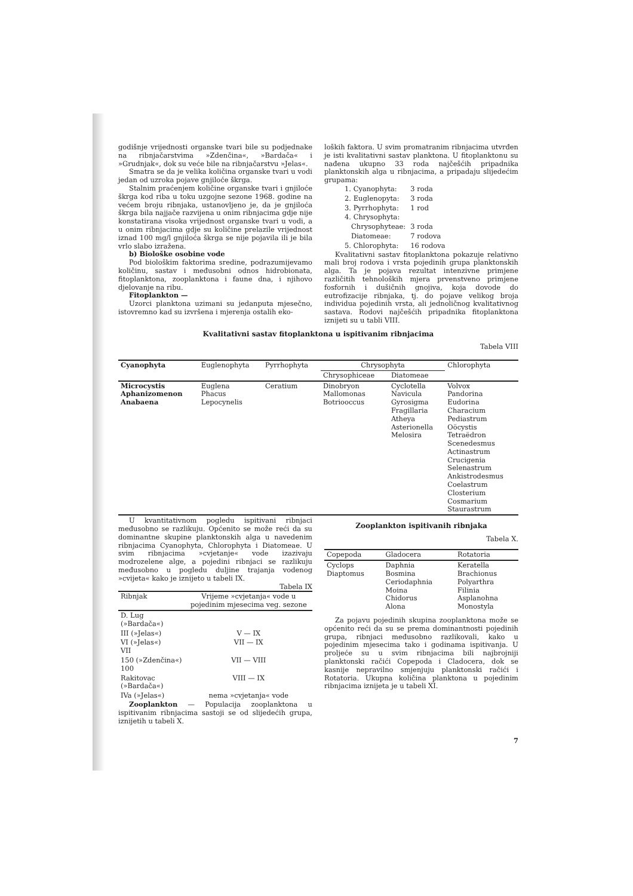godišnje vrijednosti organske tvari bile su podjednake na ribnjačarstvima »Zdenčina«, »Bardača« i »Grudnjak«, dok su veće bile na ribnjačarstvu »Jelas«.
Smatra se da je velika količina organske tvari u vodi jedan od uzroka pojave gnjiloće škrga.
Stalnim praćenjem količine organske tvari i gnjiloće škrga kod riba u toku uzgojne sezone 1968. godine na većem broju ribnjaka, ustanovljeno je, da je gnjiloća škrga bila najjače razvijena u onim ribnjacima gdje nije konstatirana visoka vrijednost organske tvari u vodi, a u onim ribnjacima gdje su količine prelazile vrijednost iznad 100 mg/l gnjiloća škrga se nije pojavila ili je bila vrlo slabo izražena.
b) Biološke osobine vode
Pod biološkim faktorima sredine, podrazumijevamo količinu, sastav i međusobni odnos hidrobionata, fitoplanktona, zooplanktona i faune dna, i njihovo djelovanje na ribu.
Fitoplankton —
Uzorci planktona uzimani su jedanputa mjesečno, istovremno kad su izvršena i mjerenja ostalih eko-
loških faktora. U svim promatranim ribnjacima utvrđen je isti kvalitativni sastav planktona. U fitoplanktonu su nađena ukupno 33 roda najčešćih pripadnika planktonskih alga u ribnjacima, a pripadaju slijedećim grupama:
| 1. Cyanophyta: | 3 roda |
| 2. Euglenopyta: | 3 roda |
| 3. Pyrrhophyta: | 1 rod |
| 4. Chrysophyta: | |
| Chrysophyteae: | 3 roda |
| Diatomeae: | 7 rodova |
| 5. Chlorophyta: | 16 rodova |
Kvalitativni sastav fitoplanktona pokazuje relativno mali broj rodova i vrsta pojedinih grupa planktonskih alga. Ta je pojava rezultat intenzivne primjene različitih tehnoloških mjera prvenstveno primjene fosfornih i dušičnih gnojiva, koja dovode do eutrofizacije ribnjaka, tj. do pojave velikog broja individua pojedinih vrsta, ali jednoličnog kvalitativnog sastava. Rodovi najčešćih pripadnika fitoplanktona iznijeti su u tabli VIII.
Kvalitativni sastav fitoplanktona u ispitivanim ribnjacima
Tabela VIII
| Cyanophyta | Euglenophyta | Pyrrhophyta | Chrysophyta | | Chlorophyta |
| --- | --- | --- | --- | --- | --- |
| | | | Chrysophiceae | Diatomeae | |
| Microcystis Aphanizomenon Anabaena | Euglena Phacus Lepocynelis | Ceratium | Dinobryon Mallomonas Botriooccus | Cyclotella Navicula Gyrosigma Fragillaria Atheya Asterionella Melosira | Volvox Pandorina Eudorina Characium Pediastrum Oöcystis Tetraëdron Scenedesmus Actinastrum Crucigenia Selenastrum Ankistrodesmus Coelastrum Closterium Cosmarium Staurastrum |
U kvantitativnom pogledu ispitivani ribnjaci međusobno se razlikuju. Općenito se može reći da su dominantne skupine planktonskih alga u navedenim ribnjacima Cyanophyta, Chlorophyta i Diatomeae. U svim ribnjacima »cvjetanje« vode izazivaju modrozelene alge, a pojedini ribnjaci se razlikuju međusobno u pogledu duljine trajanja vodenog »cvijeta« kako je iznijeto u tabeli IX.
Tabela IX
| Ribnjak | Vrijeme »cvjetanja« vode u pojedinim mjesecima veg. sezone |
| --- | --- |
| D. Lug (»Bardača«) | |
| III (»Jelas«) | V — IX |
| VI (»Jelas«) VII | VII — IX |
| 150 (»Zdenčina«) 100 | VII — VIII |
| Rakitovac (»Bardača«) | VIII — IX |
| IVa (»Jelas«) | nema »cvjetanja« vode |
Zooplankton — Populacija zooplanktona u ispitivanim ribnjacima sastoji se od slijedećih grupa, iznijetih u tabeli X.
Zooplankton ispitivanih ribnjaka
Tabela X.
| Copepoda | Gladocera | Rotatoria |
| --- | --- | --- |
| Cyclops Diaptomus | Daphnia Bosmina Ceriodaphnia Moina Chidorus Alona | Keratella Brachionus Polyarthra Filinia Asplanohna Monostyla |
Za pojavu pojedinih skupina zooplanktona može se općenito reći da su se prema dominantnosti pojedinih grupa, ribnjaci međusobno razlikovali, kako u pojedinim mjesecima tako i godinama ispitivanja. U proljeće su u svim ribnjacima bili najbrojniji planktonski račići Copepoda i Cladocera, dok se kasnije nepravilno smjenjuju planktonski račići i Rotatoria. Ukupna količina planktona u pojedinim ribnjacima iznijeta je u tabeli XI.
7